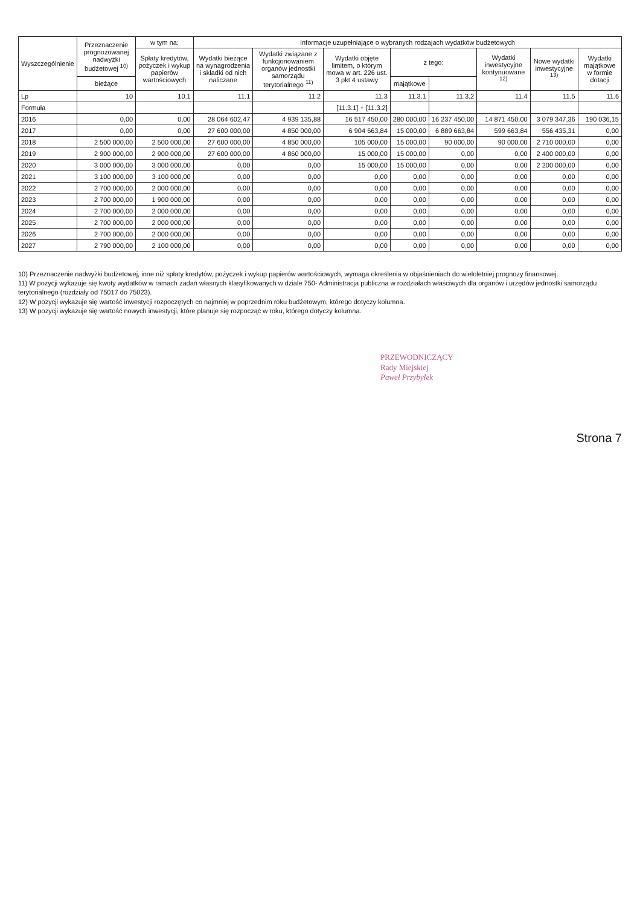| Wyszczególnienie | Przeznaczenie prognozowanej nadwyżki budżetowej <sup>10)</sup> | w tym na: | Informacje uzupełniające o wybranych rodzajach wydatków budżetowych | | | | | | | |
| --- | --- | --- | --- | --- | --- | --- | --- | --- | --- | --- |
| | | Spłaty kredytów, pożyczek i wykup papierów wartościowych | Wydatki bieżące na wynagrodzenia i składki od nich naliczane | Wydatki związane z funkcjonowaniem organów jednostki samorządu terytorialnego <sup>11)</sup> | Wydatki objęte limitem, o którym mowa w art. 226 ust. 3 pkt 4 ustawy | z tego: | | Wydatki inwestycyjne kontynuowane <sup>12)</sup> | Nowe wydatki inwestycyjne <sup>13)</sup> | Wydatki majątkowe w formie dotacji |
| | bieżące | | | | | majątkowe | | | | |
| Lp | 10 | 10.1 | 11.1 | 11.2 | 11.3 | 11.3.1 | 11.3.2 | 11.4 | 11.5 | 11.6 |
| Formuła | | | | | [11.3.1] + [11.3.2] | | | | | |
| 2016 | 0,00 | 0,00 | 28 064 602,47 | 4 939 135,88 | 16 517 450,00 | 280 000,00 | 16 237 450,00 | 14 871 450,00 | 3 079 347,36 | 190 036,15 |
| 2017 | 0,00 | 0,00 | 27 600 000,00 | 4 850 000,00 | 6 904 663,84 | 15 000,00 | 6 889 663,84 | 599 663,84 | 556 435,31 | 0,00 |
| 2018 | 2 500 000,00 | 2 500 000,00 | 27 600 000,00 | 4 850 000,00 | 105 000,00 | 15 000,00 | 90 000,00 | 90 000,00 | 2 710 000,00 | 0,00 |
| 2019 | 2 900 000,00 | 2 900 000,00 | 27 600 000,00 | 4 860 000,00 | 15 000,00 | 15 000,00 | 0,00 | 0,00 | 2 400 000,00 | 0,00 |
| 2020 | 3 000 000,00 | 3 000 000,00 | 0,00 | 0,00 | 15 000,00 | 15 000,00 | 0,00 | 0,00 | 2 200 000,00 | 0,00 |
| 2021 | 3 100 000,00 | 3 100 000,00 | 0,00 | 0,00 | 0,00 | 0,00 | 0,00 | 0,00 | 0,00 | 0,00 |
| 2022 | 2 700 000,00 | 2 000 000,00 | 0,00 | 0,00 | 0,00 | 0,00 | 0,00 | 0,00 | 0,00 | 0,00 |
| 2023 | 2 700 000,00 | 1 900 000,00 | 0,00 | 0,00 | 0,00 | 0,00 | 0,00 | 0,00 | 0,00 | 0,00 |
| 2024 | 2 700 000,00 | 2 000 000,00 | 0,00 | 0,00 | 0,00 | 0,00 | 0,00 | 0,00 | 0,00 | 0,00 |
| 2025 | 2 700 000,00 | 2 000 000,00 | 0,00 | 0,00 | 0,00 | 0,00 | 0,00 | 0,00 | 0,00 | 0,00 |
| 2026 | 2 700 000,00 | 2 000 000,00 | 0,00 | 0,00 | 0,00 | 0,00 | 0,00 | 0,00 | 0,00 | 0,00 |
| 2027 | 2 790 000,00 | 2 100 000,00 | 0,00 | 0,00 | 0,00 | 0,00 | 0,00 | 0,00 | 0,00 | 0,00 |
10) Przeznaczenie nadwyżki budżetowej, inne niż spłaty kredytów, pożyczek i wykup papierów wartościowych, wymaga określenia w objaśnieniach do wieloletniej prognozy finansowej.
11) W pozycji wykazuje się kwoty wydatków w ramach zadań własnych klasyfikowanych w dziale 750- Administracja publiczna w rozdziałach właściwych dla organów i urzędów jednostki samorządu terytorialnego (rozdziały od 75017 do 75023).
12) W pozycji wykazuje się wartość inwestycji rozpoczętych co najmniej w poprzednim roku budżetowym, którego dotyczy kolumna.
13) W pozycji wykazuje się wartość nowych inwestycji, które planuje się rozpocząć w roku, którego dotyczy kolumna.
PRZEWODNICZĄCY
Rady Miejskiej
Paweł Przybyłek
Strona 7